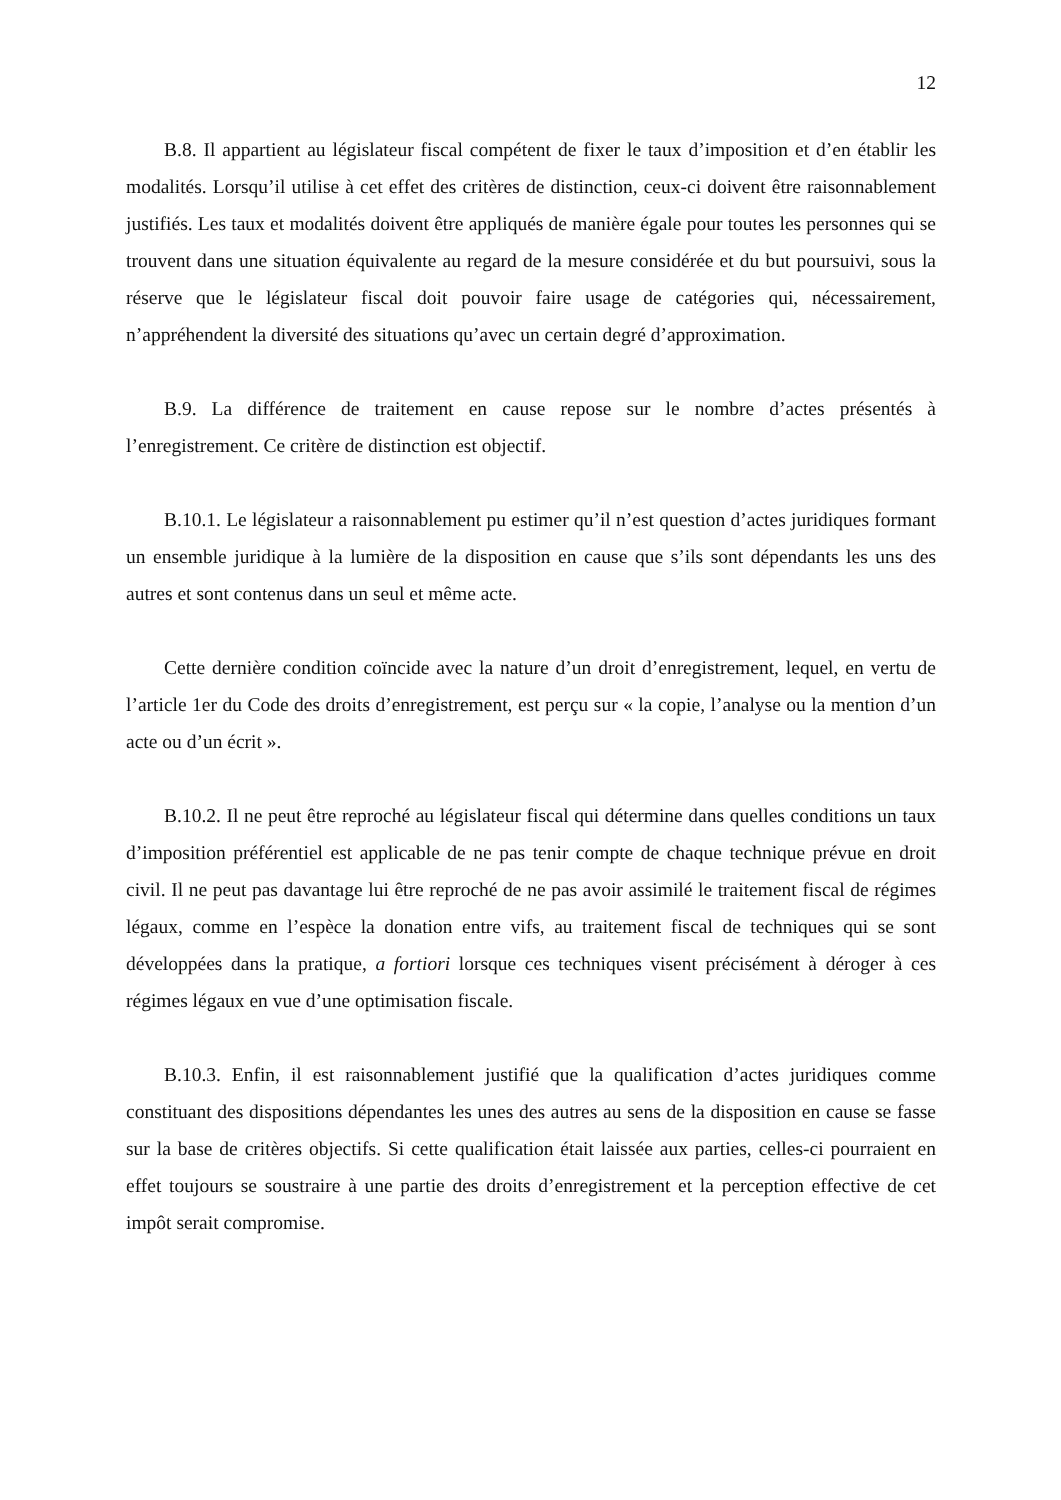12
B.8. Il appartient au législateur fiscal compétent de fixer le taux d’imposition et d’en établir les modalités. Lorsqu’il utilise à cet effet des critères de distinction, ceux-ci doivent être raisonnablement justifiés. Les taux et modalités doivent être appliqués de manière égale pour toutes les personnes qui se trouvent dans une situation équivalente au regard de la mesure considérée et du but poursuivi, sous la réserve que le législateur fiscal doit pouvoir faire usage de catégories qui, nécessairement, n’appréhendent la diversité des situations qu’avec un certain degré d’approximation.
B.9. La différence de traitement en cause repose sur le nombre d’actes présentés à l’enregistrement. Ce critère de distinction est objectif.
B.10.1. Le législateur a raisonnablement pu estimer qu’il n’est question d’actes juridiques formant un ensemble juridique à la lumière de la disposition en cause que s’ils sont dépendants les uns des autres et sont contenus dans un seul et même acte.
Cette dernière condition coïncide avec la nature d’un droit d’enregistrement, lequel, en vertu de l’article 1er du Code des droits d’enregistrement, est perçu sur « la copie, l’analyse ou la mention d’un acte ou d’un écrit ».
B.10.2. Il ne peut être reproché au législateur fiscal qui détermine dans quelles conditions un taux d’imposition préférentiel est applicable de ne pas tenir compte de chaque technique prévue en droit civil. Il ne peut pas davantage lui être reproché de ne pas avoir assimilé le traitement fiscal de régimes légaux, comme en l’espèce la donation entre vifs, au traitement fiscal de techniques qui se sont développées dans la pratique, a fortiori lorsque ces techniques visent précisément à déroger à ces régimes légaux en vue d’une optimisation fiscale.
B.10.3. Enfin, il est raisonnablement justifié que la qualification d’actes juridiques comme constituant des dispositions dépendantes les unes des autres au sens de la disposition en cause se fasse sur la base de critères objectifs. Si cette qualification était laissée aux parties, celles-ci pourraient en effet toujours se soustraire à une partie des droits d’enregistrement et la perception effective de cet impôt serait compromise.